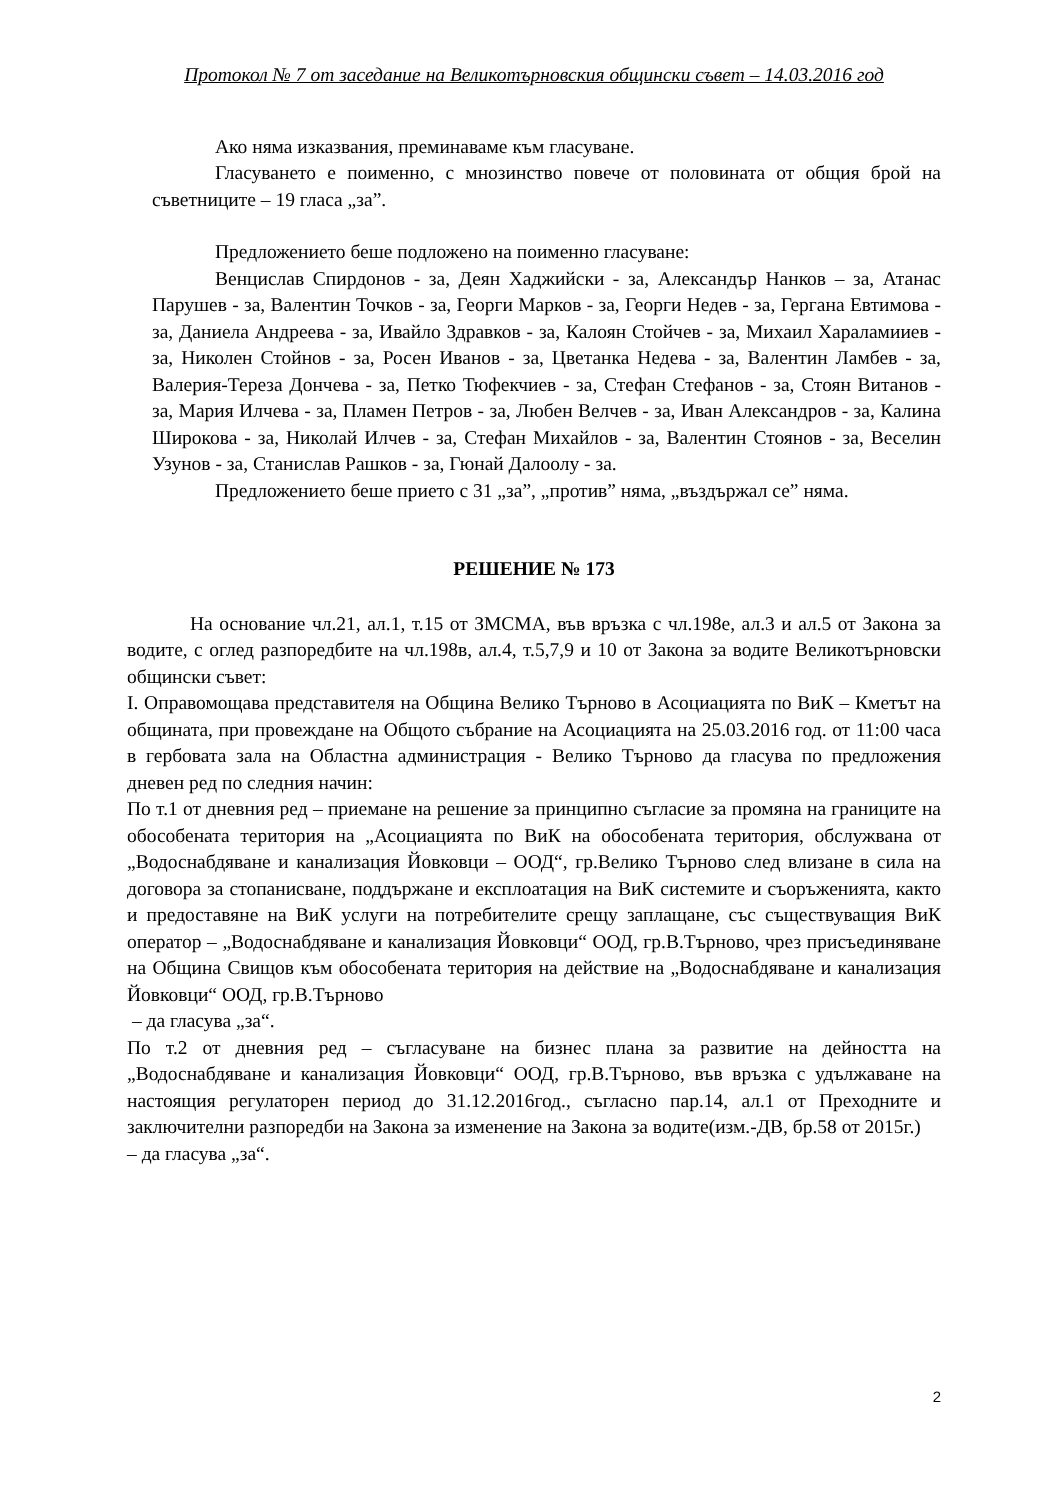Протокол № 7 от заседание на Великотърновския общински съвет – 14.03.2016 год
Ако няма изказвания, преминаваме към гласуване.
Гласуването е поименно, с мнозинство повече от половината от общия брой на съветниците – 19 гласа „за”.
Предложението беше подложено на поименно гласуване:
Венцислав Спирдонов - за, Деян Хаджийски - за, Александър Нанков – за, Атанас Парушев - за, Валентин Точков - за, Георги Марков - за, Георги Недев - за, Гергана Евтимова - за, Даниела Андреева - за, Ивайло Здравков - за, Калоян Стойчев - за, Михаил Хараламииев - за, Николен Стойнов - за, Росен Иванов - за, Цветанка Недева - за, Валентин Ламбев - за, Валерия-Тереза Дончева - за, Петко Тюфекчиев - за, Стефан Стефанов - за, Стоян Витанов - за, Мария Илчева - за, Пламен Петров - за, Любен Велчев - за, Иван Александров - за, Калина Широкова - за, Николай Илчев - за, Стефан Михайлов - за, Валентин Стоянов - за, Веселин Узунов - за, Станислав Рашков - за, Гюнай Далоолу - за.
Предложението беше прието с 31 „за”, „против” няма, „въздържал се” няма.
РЕШЕНИЕ № 173
На основание чл.21, ал.1, т.15 от ЗМСМА, във връзка с чл.198е, ал.3 и ал.5 от Закона за водите, с оглед разпоредбите на чл.198в, ал.4, т.5,7,9 и 10 от Закона за водите Великотърновски общински съвет:
I. Оправомощава представителя на Община Велико Търново в Асоциацията по ВиК – Кметът на общината, при провеждане на Общото събрание на Асоциацията на 25.03.2016 год. от 11:00 часа в гербовата зала на Областна администрация - Велико Търново да гласува по предложения дневен ред по следния начин:
По т.1 от дневния ред – приемане на решение за принципно съгласие за промяна на границите на обособената територия на „Асоциацията по ВиК на обособената територия, обслужвана от „Водоснабдяване и канализация Йовковци – ООД“, гр.Велико Търново след влизане в сила на договора за стопанисване, поддържане и експлоатация на ВиК системите и съоръженията, както и предоставяне на ВиК услуги на потребителите срещу заплащане, със съществуващия ВиК оператор – „Водоснабдяване и канализация Йовковци“ ООД, гр.В.Търново, чрез присъединяване на Община Свищов към обособената територия на действие на „Водоснабдяване и канализация Йовковци“ ООД, гр.В.Търново
– да гласува „за“.
По т.2 от дневния ред – съгласуване на бизнес плана за развитие на дейността на „Водоснабдяване и канализация Йовковци“ ООД, гр.В.Търново, във връзка с удължаване на настоящия регулаторен период до 31.12.2016год., съгласно пар.14, ал.1 от Преходните и заключителни разпоредби на Закона за изменение на Закона за водите(изм.-ДВ, бр.58 от 2015г.)
– да гласува „за“.
2